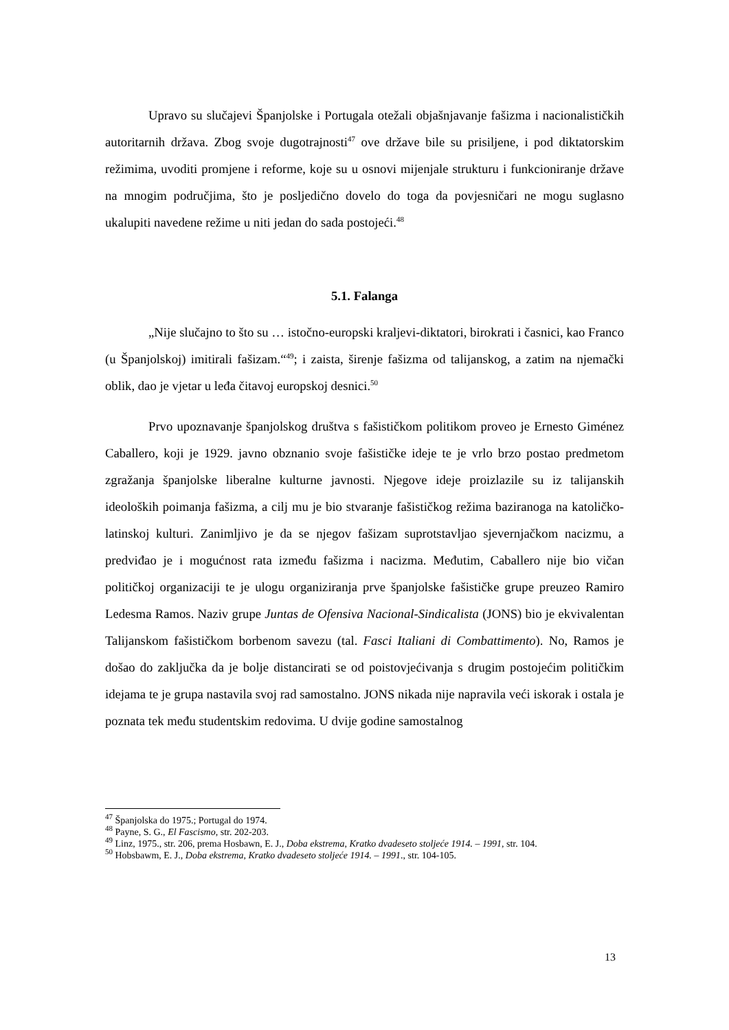Upravo su slučajevi Španjolske i Portugala otežali objašnjavanje fašizma i nacionalističkih autoritarnih država. Zbog svoje dugotrajnosti<sup>47</sup> ove države bile su prisiljene, i pod diktatorskim režimima, uvoditi promjene i reforme, koje su u osnovi mijenjale strukturu i funkcioniranje države na mnogim područjima, što je posljedično dovelo do toga da povjesničari ne mogu suglasno ukalupiti navedene režime u niti jedan do sada postojeći.<sup>48</sup>
5.1. Falanga
„Nije slučajno to što su … istočno-europski kraljevi-diktatori, birokrati i časnici, kao Franco (u Španjolskoj) imitirali fašizam.“<sup>49</sup>; i zaista, širenje fašizma od talijanskog, a zatim na njemački oblik, dao je vjetar u leđa čitavoj europskoj desnici.<sup>50</sup>
Prvo upoznavanje španjolskog društva s fašističkom politikom proveo je Ernesto Giménez Caballero, koji je 1929. javno obznanio svoje fašističke ideje te je vrlo brzo postao predmetom zgražanja španjolske liberalne kulturne javnosti. Njegove ideje proizlazile su iz talijanskih ideoloških poimanja fašizma, a cilj mu je bio stvaranje fašističkog režima baziranoga na katoličko-latinskoj kulturi. Zanimljivo je da se njegov fašizam suprotstavljao sjevernjačkom nacizmu, a predviđao je i mogućnost rata između fašizma i nacizma. Međutim, Caballero nije bio vičan političkoj organizaciji te je ulogu organiziranja prve španjolske fašističke grupe preuzeo Ramiro Ledesma Ramos. Naziv grupe Juntas de Ofensiva Nacional-Sindicalista (JONS) bio je ekvivalentan Talijanskom fašističkom borbenom savezu (tal. Fasci Italiani di Combattimento). No, Ramos je došao do zaključka da je bolje distancirati se od poistovjećivanja s drugim postojećim političkim idejama te je grupa nastavila svoj rad samostalno. JONS nikada nije napravila veći iskorak i ostala je poznata tek među studentskim redovima. U dvije godine samostalnog
<sup>47</sup> Španjolska do 1975.; Portugal do 1974.
<sup>48</sup> Payne, S. G., El Fascismo, str. 202-203.
<sup>49</sup> Linz, 1975., str. 206, prema Hosbawn, E. J., Doba ekstrema, Kratko dvadeseto stoljeće 1914. – 1991, str. 104.
<sup>50</sup> Hobsbawm, E. J., Doba ekstrema, Kratko dvadeseto stoljeće 1914. – 1991., str. 104-105.
13